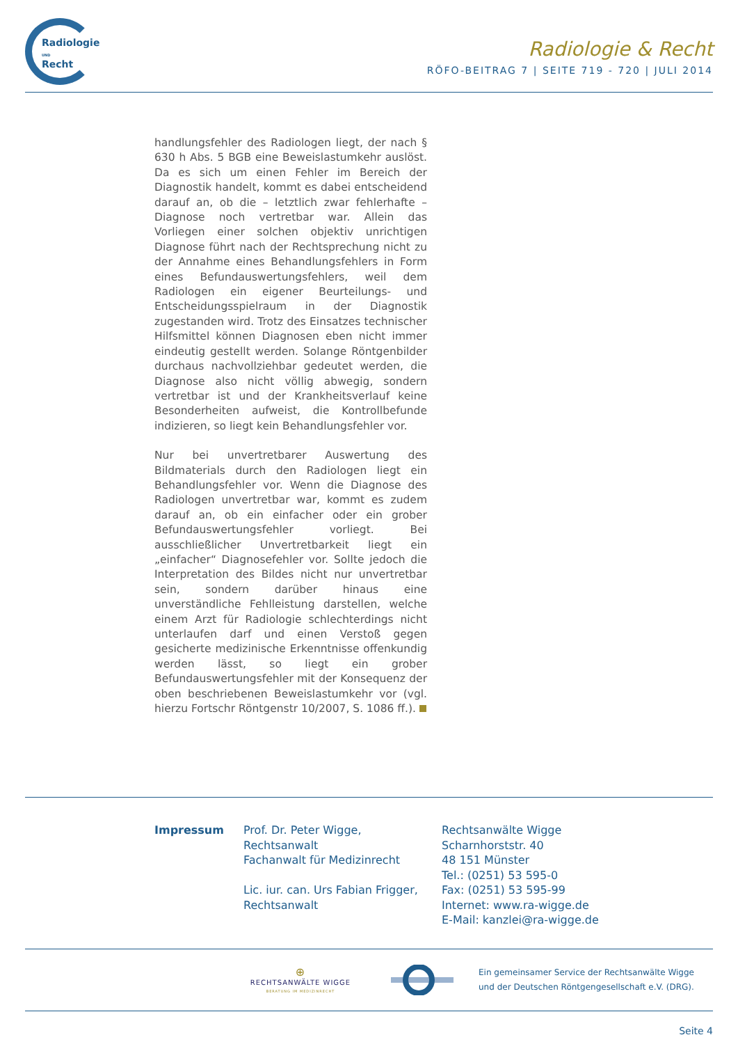Radiologie
UND
Recht
Radiologie & Recht
RÖFO-BEITRAG 7 | SEITE 719 - 720 | JULI 2014
handlungsfehler des Radiologen liegt, der nach § 630 h Abs. 5 BGB eine Beweislastumkehr auslöst. Da es sich um einen Fehler im Bereich der Diagnostik handelt, kommt es dabei entscheidend darauf an, ob die – letztlich zwar fehlerhafte – Diagnose noch vertretbar war. Allein das Vorliegen einer solchen objektiv unrichtigen Diagnose führt nach der Rechtsprechung nicht zu der Annahme eines Behandlungsfehlers in Form eines Befundauswertungsfehlers, weil dem Radiologen ein eigener Beurteilungs- und Entscheidungsspielraum in der Diagnostik zugestanden wird. Trotz des Einsatzes technischer Hilfsmittel können Diagnosen eben nicht immer eindeutig gestellt werden. Solange Röntgenbilder durchaus nachvollziehbar gedeutet werden, die Diagnose also nicht völlig abwegig, sondern vertretbar ist und der Krankheitsverlauf keine Besonderheiten aufweist, die Kontrollbefunde indizieren, so liegt kein Behandlungsfehler vor.
Nur bei unvertretbarer Auswertung des Bildmaterials durch den Radiologen liegt ein Behandlungsfehler vor. Wenn die Diagnose des Radiologen unvertretbar war, kommt es zudem darauf an, ob ein einfacher oder ein grober Befundauswertungsfehler vorliegt. Bei ausschließlicher Unvertretbarkeit liegt ein „einfacher“ Diagnosefehler vor. Sollte jedoch die Interpretation des Bildes nicht nur unvertretbar sein, sondern darüber hinaus eine unverständliche Fehlleistung darstellen, welche einem Arzt für Radiologie schlechterdings nicht unterlaufen darf und einen Verstoß gegen gesicherte medizinische Erkenntnisse offenkundig werden lässt, so liegt ein grober Befundauswertungsfehler mit der Konsequenz der oben beschriebenen Beweislastumkehr vor (vgl. hierzu Fortschr Röntgenstr 10/2007, S. 1086 ff.).
Impressum Prof. Dr. Peter Wigge,
Rechtsanwalt
Fachanwalt für Medizinrecht
Lic. iur. can. Urs Fabian Frigger,
Rechtsanwalt
Rechtsanwälte Wigge
Scharnhorststr. 40
48 151 Münster
Tel.: (0251) 53 595-0
Fax: (0251) 53 595-99
Internet: www.ra-wigge.de
E-Mail: kanzlei@ra-wigge.de
⊕
RECHTSANWÄLTE WIGGE
BERATUNG IM MEDIZINRECHT
Ein gemeinsamer Service der Rechtsanwälte Wigge
und der Deutschen Röntgengesellschaft e.V. (DRG).
Seite 4